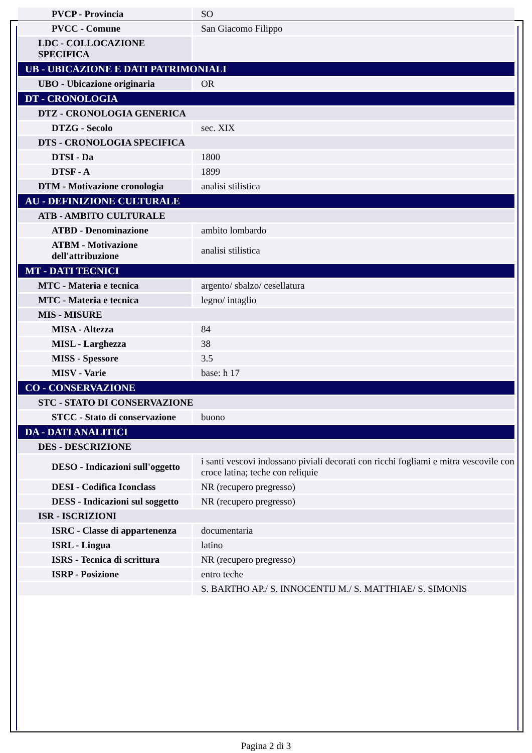| PVCP - Provincia | SO |
| PVCC - Comune | San Giacomo Filippo |
| LDC - COLLOCAZIONE SPECIFICA | |
| UB - UBICAZIONE E DATI PATRIMONIALI | |
| UBO - Ubicazione originaria | OR |
| DT - CRONOLOGIA | |
| DTZ - CRONOLOGIA GENERICA | |
| DTZG - Secolo | sec. XIX |
| DTS - CRONOLOGIA SPECIFICA | |
| DTSI - Da | 1800 |
| DTSF - A | 1899 |
| DTM - Motivazione cronologia | analisi stilistica |
| AU - DEFINIZIONE CULTURALE | |
| ATB - AMBITO CULTURALE | |
| ATBD - Denominazione | ambito lombardo |
| ATBM - Motivazione dell'attribuzione | analisi stilistica |
| MT - DATI TECNICI | |
| MTC - Materia e tecnica | argento/ sbalzo/ cesellatura |
| MTC - Materia e tecnica | legno/ intaglio |
| MIS - MISURE | |
| MISA - Altezza | 84 |
| MISL - Larghezza | 38 |
| MISS - Spessore | 3.5 |
| MISV - Varie | base: h 17 |
| CO - CONSERVAZIONE | |
| STC - STATO DI CONSERVAZIONE | |
| STCC - Stato di conservazione | buono |
| DA - DATI ANALITICI | |
| DES - DESCRIZIONE | |
| DESO - Indicazioni sull'oggetto | i santi vescovi indossano piviali decorati con ricchi fogliami e mitra vescovile con croce latina; teche con reliquie |
| DESI - Codifica Iconclass | NR (recupero pregresso) |
| DESS - Indicazioni sul soggetto | NR (recupero pregresso) |
| ISR - ISCRIZIONI | |
| ISRC - Classe di appartenenza | documentaria |
| ISRL - Lingua | latino |
| ISRS - Tecnica di scrittura | NR (recupero pregresso) |
| ISRP - Posizione | entro teche |
| | S. BARTHO AP./ S. INNOCENTIJ M./ S. MATTHIAE/ S. SIMONIS |
Pagina 2 di 3